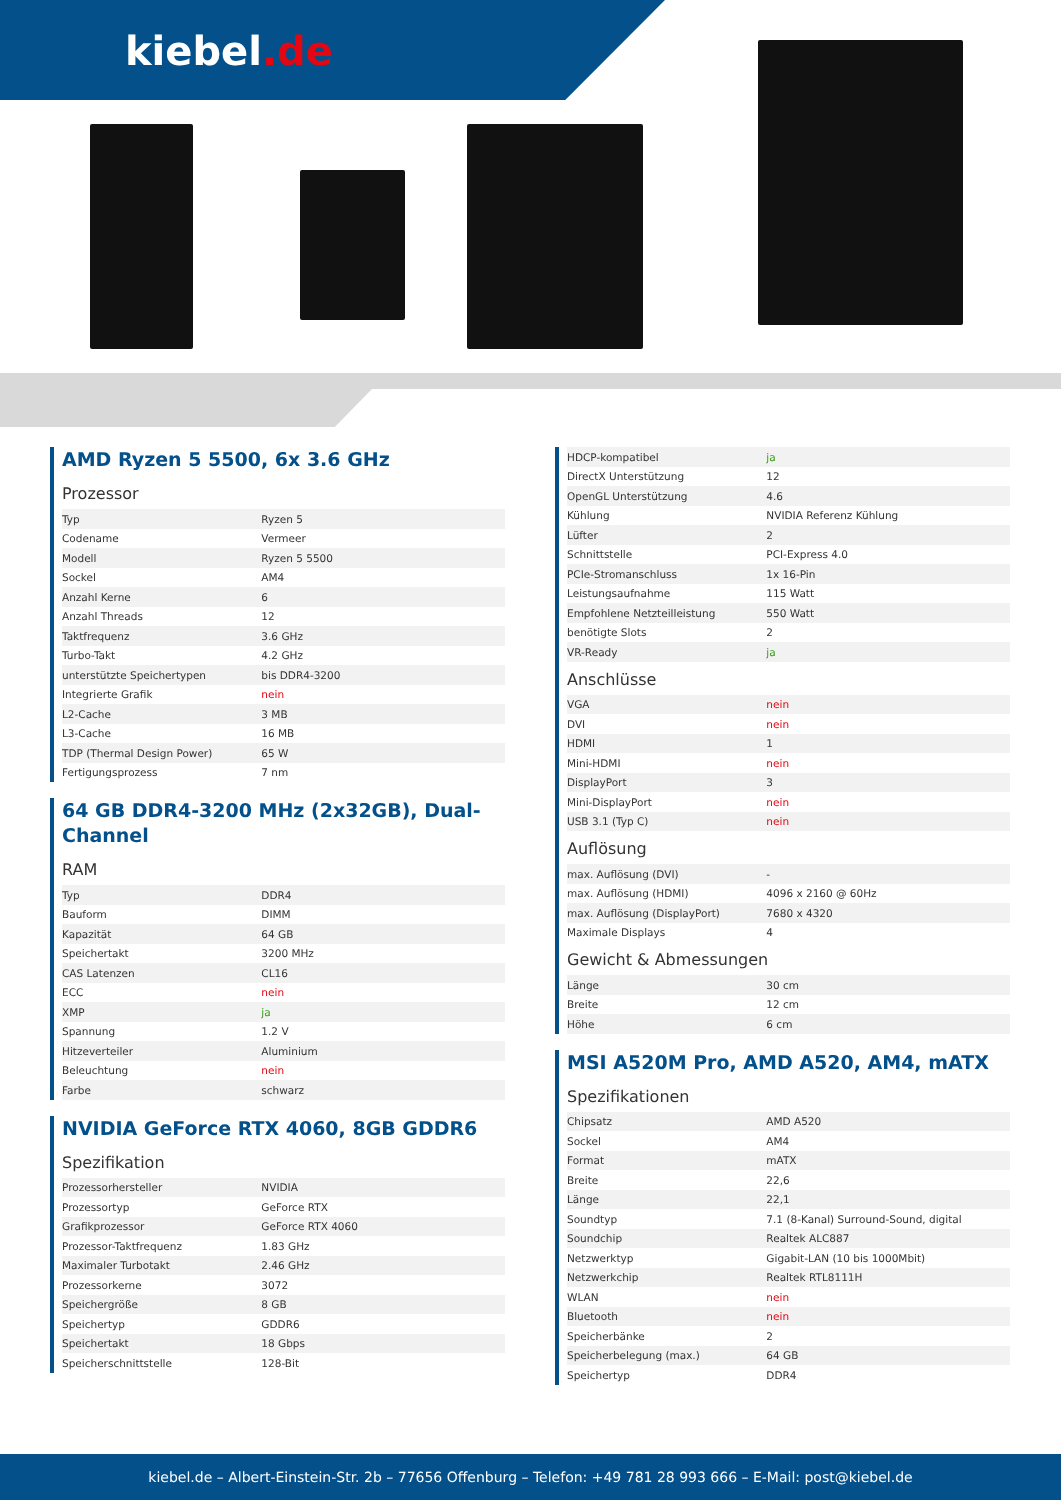kiebel.de
AMD Ryzen 5 5500, 6x 3.6 GHz
Prozessor
| Typ | Ryzen 5 |
| Codename | Vermeer |
| Modell | Ryzen 5 5500 |
| Sockel | AM4 |
| Anzahl Kerne | 6 |
| Anzahl Threads | 12 |
| Taktfrequenz | 3.6 GHz |
| Turbo-Takt | 4.2 GHz |
| unterstützte Speichertypen | bis DDR4-3200 |
| Integrierte Grafik | nein |
| L2-Cache | 3 MB |
| L3-Cache | 16 MB |
| TDP (Thermal Design Power) | 65 W |
| Fertigungsprozess | 7 nm |
64 GB DDR4-3200 MHz (2x32GB), Dual-Channel
RAM
| Typ | DDR4 |
| Bauform | DIMM |
| Kapazität | 64 GB |
| Speichertakt | 3200 MHz |
| CAS Latenzen | CL16 |
| ECC | nein |
| XMP | ja |
| Spannung | 1.2 V |
| Hitzeverteiler | Aluminium |
| Beleuchtung | nein |
| Farbe | schwarz |
NVIDIA GeForce RTX 4060, 8GB GDDR6
Spezifikation
| Prozessorhersteller | NVIDIA |
| Prozessortyp | GeForce RTX |
| Grafikprozessor | GeForce RTX 4060 |
| Prozessor-Taktfrequenz | 1.83 GHz |
| Maximaler Turbotakt | 2.46 GHz |
| Prozessorkerne | 3072 |
| Speichergröße | 8 GB |
| Speichertyp | GDDR6 |
| Speichertakt | 18 Gbps |
| Speicherschnittstelle | 128-Bit |
| HDCP-kompatibel | ja |
| DirectX Unterstützung | 12 |
| OpenGL Unterstützung | 4.6 |
| Kühlung | NVIDIA Referenz Kühlung |
| Lüfter | 2 |
| Schnittstelle | PCI-Express 4.0 |
| PCIe-Stromanschluss | 1x 16-Pin |
| Leistungsaufnahme | 115 Watt |
| Empfohlene Netzteilleistung | 550 Watt |
| benötigte Slots | 2 |
| VR-Ready | ja |
Anschlüsse
| VGA | nein |
| DVI | nein |
| HDMI | 1 |
| Mini-HDMI | nein |
| DisplayPort | 3 |
| Mini-DisplayPort | nein |
| USB 3.1 (Typ C) | nein |
Auflösung
| max. Auflösung (DVI) | - |
| max. Auflösung (HDMI) | 4096 x 2160 @ 60Hz |
| max. Auflösung (DisplayPort) | 7680 x 4320 |
| Maximale Displays | 4 |
Gewicht & Abmessungen
| Länge | 30 cm |
| Breite | 12 cm |
| Höhe | 6 cm |
MSI A520M Pro, AMD A520, AM4, mATX
Spezifikationen
| Chipsatz | AMD A520 |
| Sockel | AM4 |
| Format | mATX |
| Breite | 22,6 |
| Länge | 22,1 |
| Soundtyp | 7.1 (8-Kanal) Surround-Sound, digital |
| Soundchip | Realtek ALC887 |
| Netzwerktyp | Gigabit-LAN (10 bis 1000Mbit) |
| Netzwerkchip | Realtek RTL8111H |
| WLAN | nein |
| Bluetooth | nein |
| Speicherbänke | 2 |
| Speicherbelegung (max.) | 64 GB |
| Speichertyp | DDR4 |
kiebel.de – Albert-Einstein-Str. 2b – 77656 Offenburg – Telefon: +49 781 28 993 666 – E-Mail: post@kiebel.de